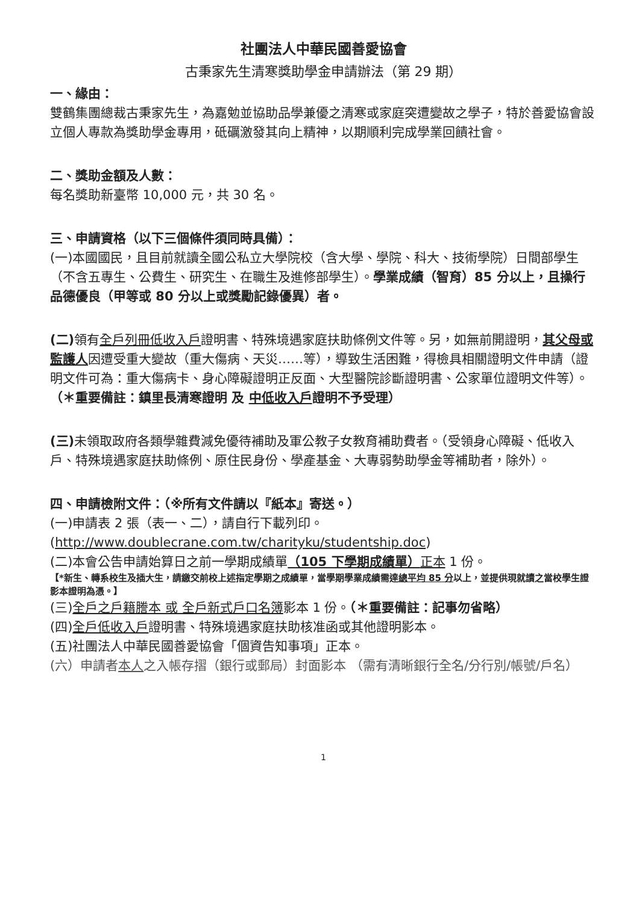社團法人中華民國善愛協會
古秉家先生清寒獎助學金申請辦法（第 29 期）
一、緣由：
雙鶴集團總裁古秉家先生，為嘉勉並協助品學兼優之清寒或家庭突遭變故之學子，特於善愛協會設立個人專款為獎助學金專用，砥礪激發其向上精神，以期順利完成學業回饋社會。
二、獎助金額及人數：
每名獎助新臺幣 10,000 元，共 30 名。
三、申請資格（以下三個條件須同時具備）：
(一)本國國民，且目前就讀全國公私立大學院校（含大學、學院、科大、技術學院）日間部學生（不含五專生、公費生、研究生、在職生及進修部學生）。學業成績（智育）85 分以上，且操行品德優良（甲等或 80 分以上或獎勵記錄優異）者。
(二) 領有全戶列冊低收入戶證明書、特殊境遇家庭扶助條例文件等。另，如無前開證明，其父母或監護人因遭受重大變故（重大傷病、天災……等），導致生活困難，得檢具相關證明文件申請（證明文件可為：重大傷病卡、身心障礙證明正反面、大型醫院診斷證明書、公家單位證明文件等）。（＊重要備註：鎮里長清寒證明 及 中低收入戶證明不予受理）
(三) 未領取政府各類學雜費減免優待補助及軍公教子女教育補助費者。（受領身心障礙、低收入戶、特殊境遇家庭扶助條例、原住民身份、學產基金、大專弱勢助學金等補助者，除外）。
四、申請檢附文件：（※所有文件請以『紙本』寄送。）
(一)申請表 2 張（表一、二），請自行下載列印。
(http://www.doublecrane.com.tw/charityku/studentship.doc)
(二)本會公告申請始算日之前一學期成績單（105 下學期成績單）正本 1 份。
【*新生、轉系校生及插大生，請繳交前校上述指定學期之成績單，當學期學業成績需達總平均 85 分以上，並提供現就讀之當校學生證影本證明為憑。】
(三)全戶之戶籍謄本 或 全戶新式戶口名簿影本 1 份。（＊重要備註：記事勿省略）
(四)全戶低收入戶證明書、特殊境遇家庭扶助核准函或其他證明影本。
(五)社團法人中華民國善愛協會「個資告知事項」正本。
(六）申請者本人之入帳存摺（銀行或郵局）封面影本 （需有清晰銀行全名/分行別/帳號/戶名）
1